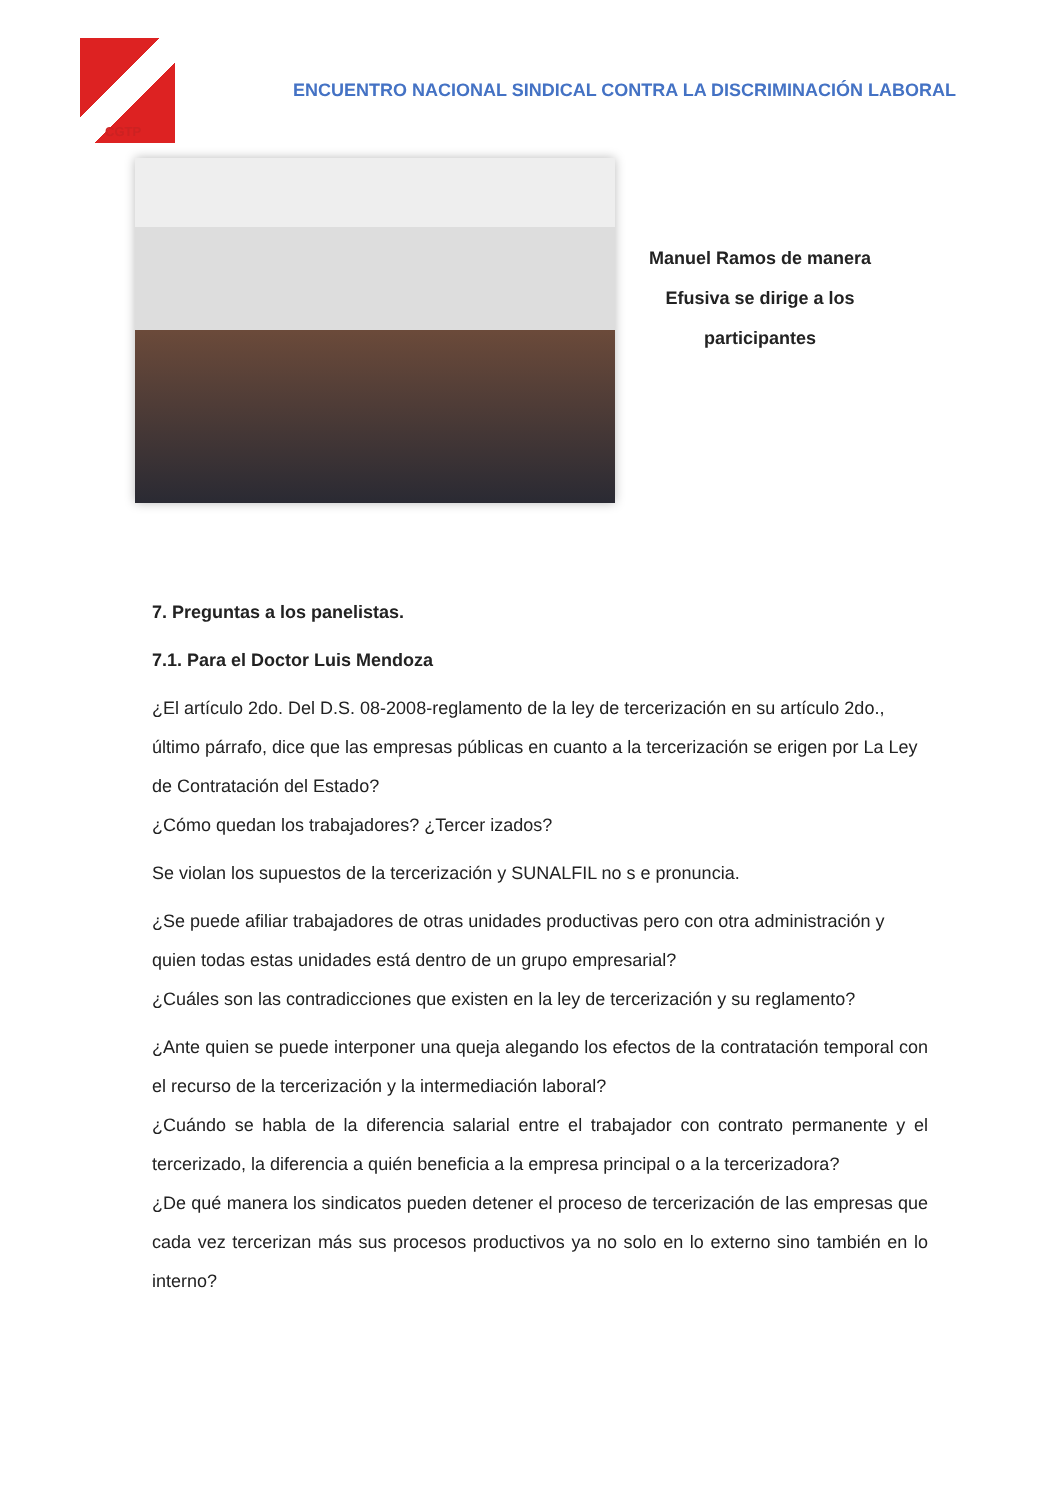CGTP
ENCUENTRO NACIONAL SINDICAL CONTRA LA DISCRIMINACIÓN LABORAL
Manuel Ramos de manera Efusiva se dirige a los participantes
7. Preguntas a los panelistas.
7.1. Para el Doctor Luis Mendoza
¿El artículo 2do. Del D.S. 08-2008-reglamento de la ley de tercerización en su artículo 2do., último párrafo, dice que las empresas públicas en cuanto a la tercerización se erigen por La Ley de Contratación del Estado?
¿Cómo quedan los trabajadores? ¿Tercer izados?
Se violan los supuestos de la tercerización y SUNALFIL no s e pronuncia.
¿Se puede afiliar trabajadores de otras unidades productivas pero con otra administración y quien todas estas unidades está dentro de un grupo empresarial?
¿Cuáles son las contradicciones que existen en la ley de tercerización y su reglamento?
¿Ante quien se puede interponer una queja alegando los efectos de la contratación temporal con el recurso de la tercerización y la intermediación laboral?
¿Cuándo se habla de la diferencia salarial entre el trabajador con contrato permanente y el tercerizado, la diferencia a quién beneficia a la empresa principal o a la tercerizadora?
¿De qué manera los sindicatos pueden detener el proceso de tercerización de las empresas que cada vez tercerizan más sus procesos productivos ya no solo en lo externo sino también en lo interno?